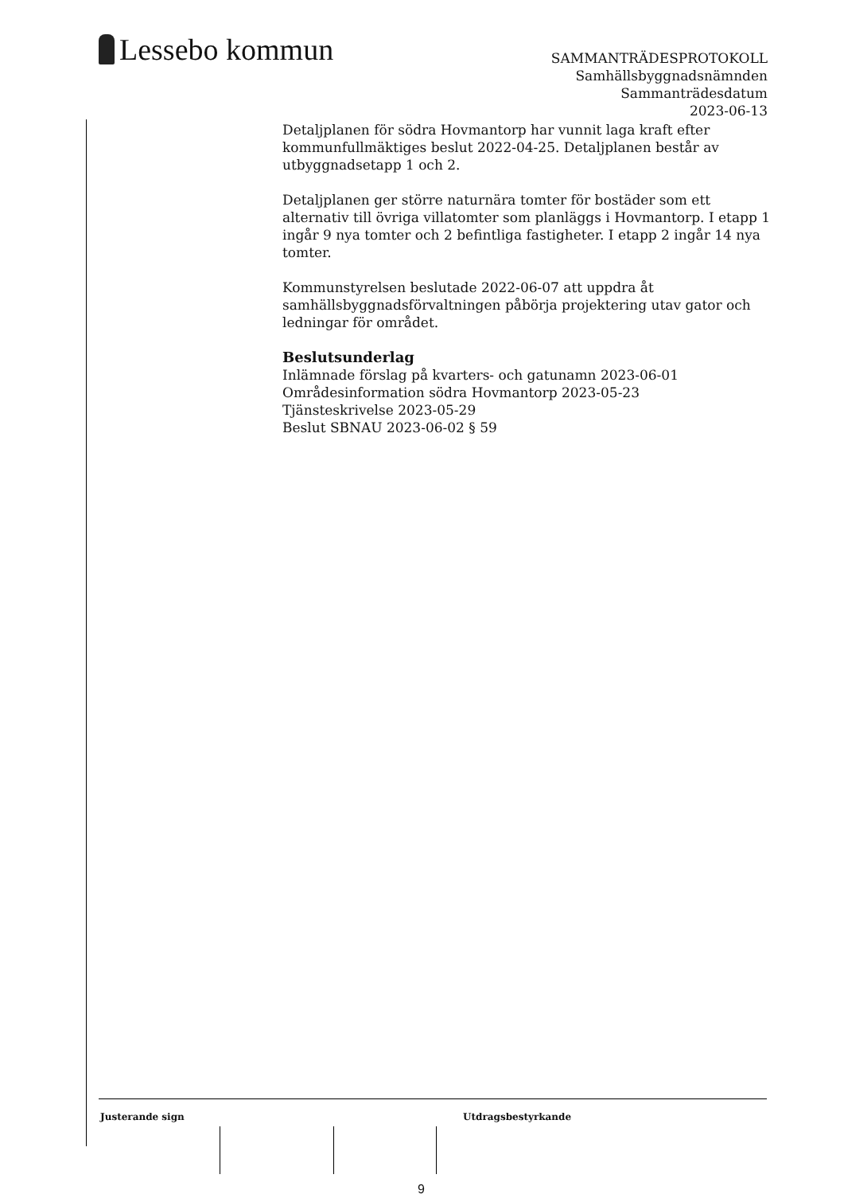Lessebo kommun
SAMMANTRÄDESPROTOKOLL
Samhällsbyggnadsnämnden
Sammanträdesdatum
2023-06-13
Detaljplanen för södra Hovmantorp har vunnit laga kraft efter kommunfullmäktiges beslut 2022-04-25. Detaljplanen består av utbyggnadsetapp 1 och 2.
Detaljplanen ger större naturnära tomter för bostäder som ett alternativ till övriga villatomter som planläggs i Hovmantorp. I etapp 1 ingår 9 nya tomter och 2 befintliga fastigheter. I etapp 2 ingår 14 nya tomter.
Kommunstyrelsen beslutade 2022-06-07 att uppdra åt samhällsbyggnadsförvaltningen påbörja projektering utav gator och ledningar för området.
Beslutsunderlag
Inlämnade förslag på kvarters- och gatunamn 2023-06-01
Områdesinformation södra Hovmantorp 2023-05-23
Tjänsteskrivelse 2023-05-29
Beslut SBNAU 2023-06-02 § 59
Justerande sign Utdragsbestyrkande
9